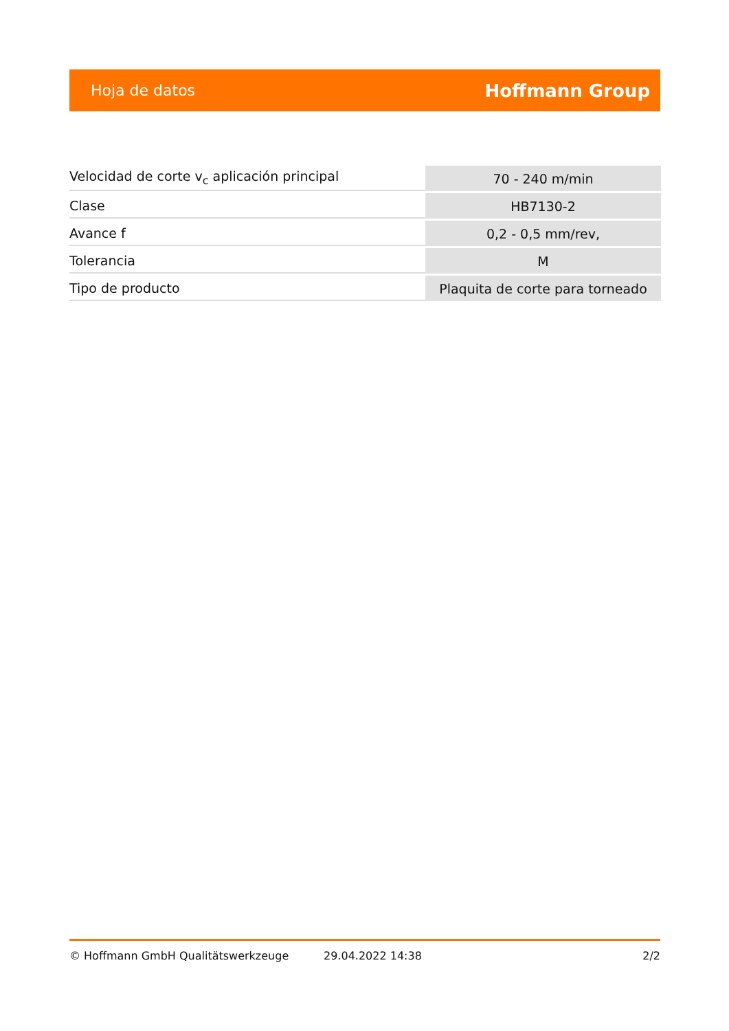Hoja de datos Hoffmann Group
| Velocidad de corte v<sub>c</sub> aplicación principal | 70 - 240 m/min |
| Clase | HB7130-2 |
| Avance f | 0,2 - 0,5 mm/rev, |
| Tolerancia | M |
| Tipo de producto | Plaquita de corte para torneado |
© Hoffmann GmbH Qualitätswerkzeuge 29.04.2022 14:38 2/2